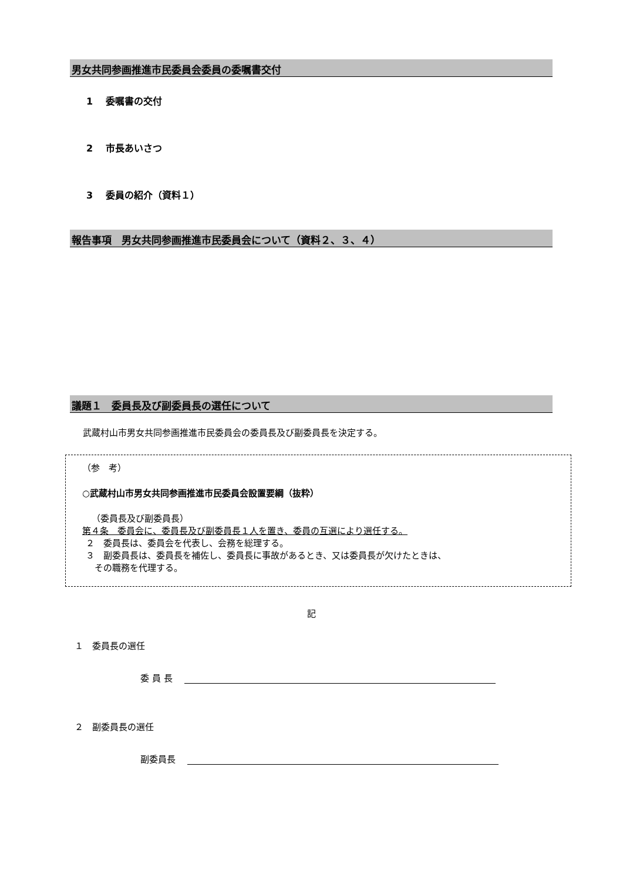男女共同参画推進市民委員会委員の委嘱書交付
1　 委嘱書の交付
2　 市長あいさつ
3　 委員の紹介（資料１）
報告事項　男女共同参画推進市民委員会について（資料２、３、４）
議題１　委員長及び副委員長の選任について
武蔵村山市男女共同参画推進市民委員会の委員長及び副委員長を決定する。
（参　考）
○武蔵村山市男女共同参画推進市民委員会設置要綱（抜粋）
（委員長及び副委員長）
第４条　委員会に、委員長及び副委員長１人を置き、委員の互選により選任する。
２　委員長は、委員会を代表し、会務を総理する。
３　副委員長は、委員長を補佐し、委員長に事故があるとき、又は委員長が欠けたときは、
　その職務を代理する。
記
１　委員長の選任
委 員 長
２　副委員長の選任
副委員長